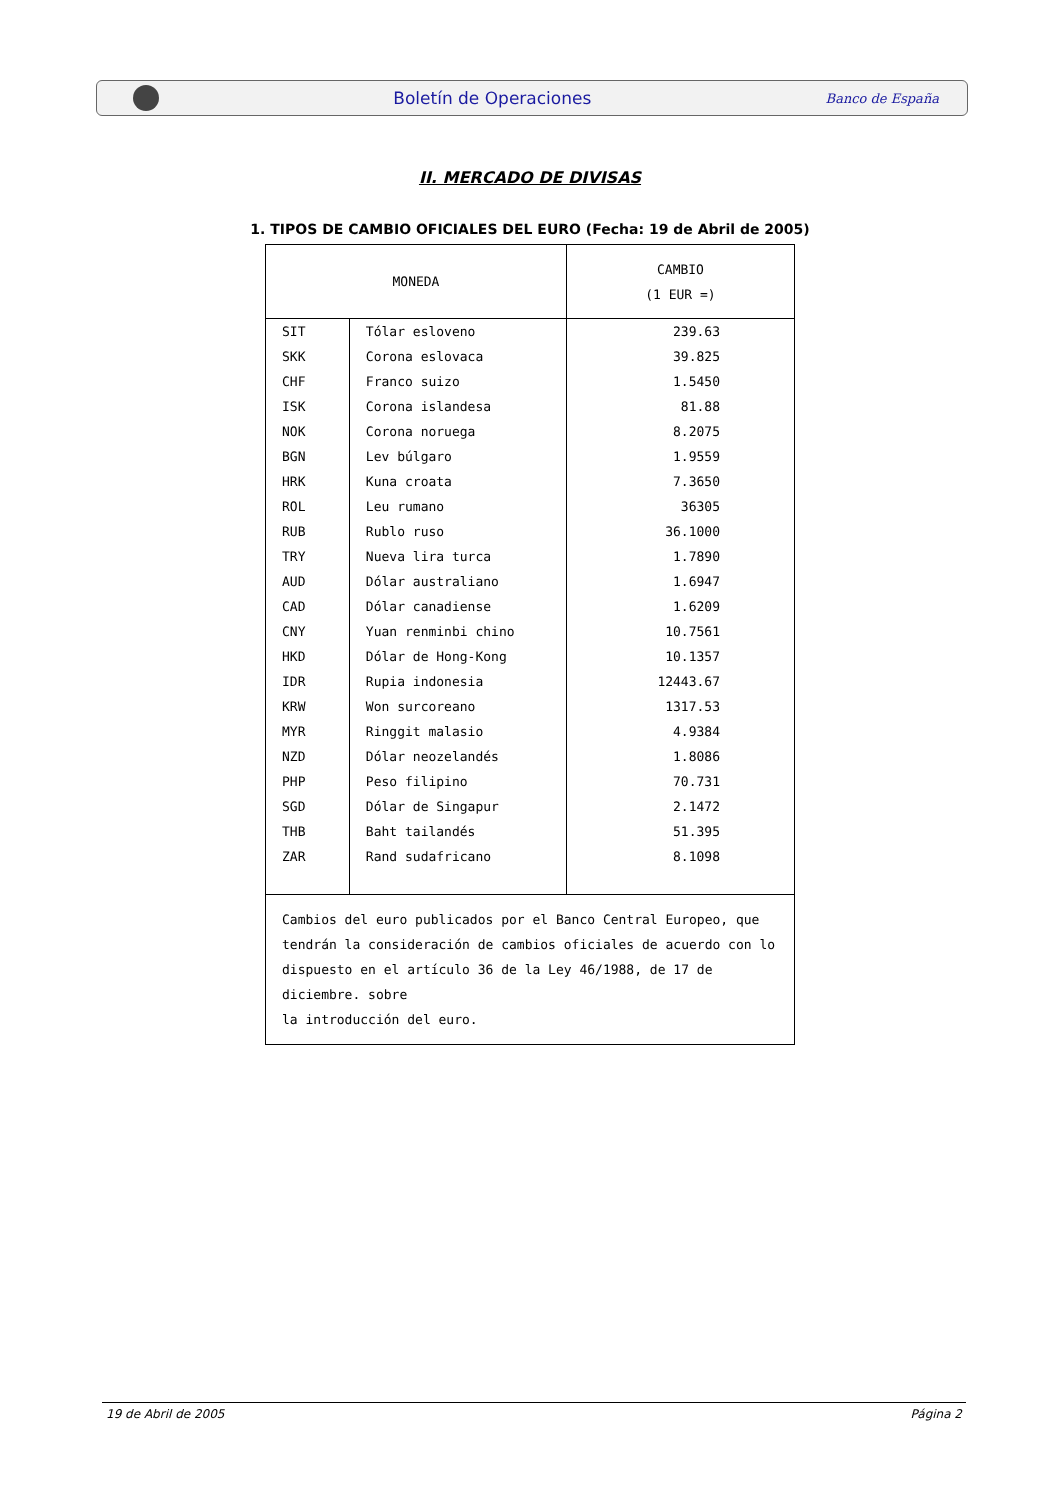Boletín de Operaciones Banco de España
II. MERCADO DE DIVISAS
1. TIPOS DE CAMBIO OFICIALES DEL EURO (Fecha: 19 de Abril de 2005)
| MONEDA | | CAMBIO (1 EUR =) |
| --- | --- | --- |
| SIT | Tólar esloveno | 239.63 |
| SKK | Corona eslovaca | 39.825 |
| CHF | Franco suizo | 1.5450 |
| ISK | Corona islandesa | 81.88 |
| NOK | Corona noruega | 8.2075 |
| BGN | Lev búlgaro | 1.9559 |
| HRK | Kuna croata | 7.3650 |
| ROL | Leu rumano | 36305 |
| RUB | Rublo ruso | 36.1000 |
| TRY | Nueva lira turca | 1.7890 |
| AUD | Dólar australiano | 1.6947 |
| CAD | Dólar canadiense | 1.6209 |
| CNY | Yuan renminbi chino | 10.7561 |
| HKD | Dólar de Hong-Kong | 10.1357 |
| IDR | Rupia indonesia | 12443.67 |
| KRW | Won surcoreano | 1317.53 |
| MYR | Ringgit malasio | 4.9384 |
| NZD | Dólar neozelandés | 1.8086 |
| PHP | Peso filipino | 70.731 |
| SGD | Dólar de Singapur | 2.1472 |
| THB | Baht tailandés | 51.395 |
| ZAR | Rand sudafricano | 8.1098 |
| Cambios del euro publicados por el Banco Central Europeo, que tendrán la consideración de cambios oficiales de acuerdo con lo dispuesto en el artículo 36 de la Ley 46/1988, de 17 de diciembre. sobre la introducción del euro. | | |
19 de Abril de 2005 Página 2